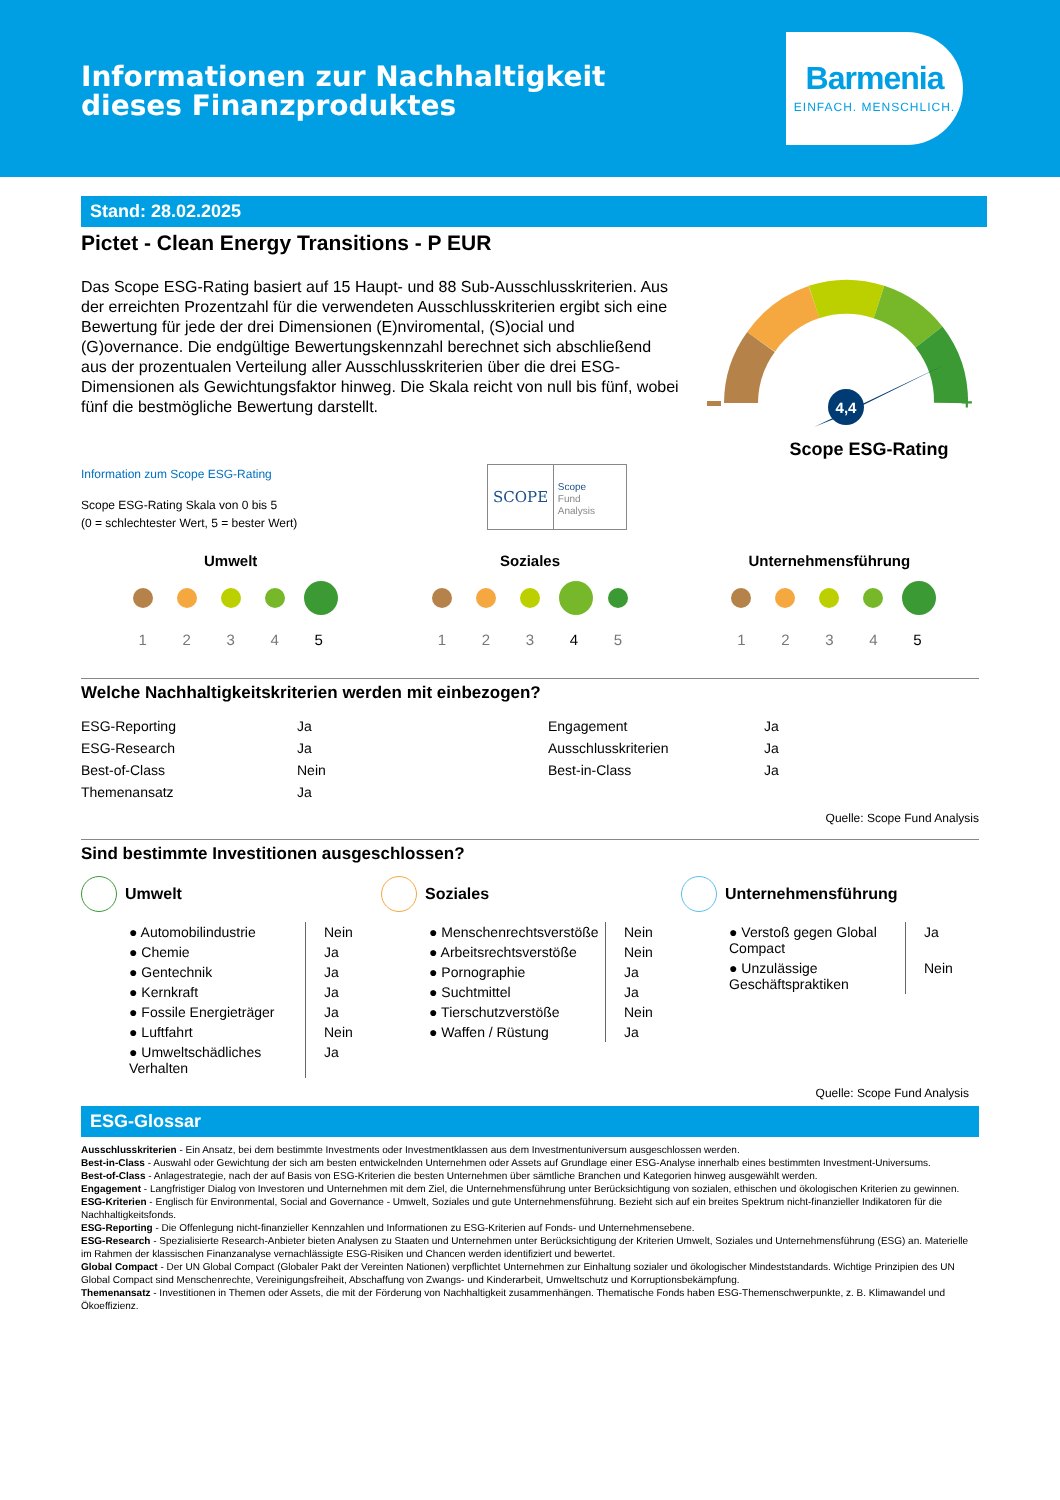Informationen zur Nachhaltigkeit
dieses Finanzproduktes
Barmenia
EINFACH. MENSCHLICH.
Stand: 28.02.2025
Pictet - Clean Energy Transitions - P EUR
Das Scope ESG-Rating basiert auf 15 Haupt- und 88 Sub-Ausschlusskriterien. Aus der erreichten Prozentzahl für die verwendeten Ausschlusskriterien ergibt sich eine Bewertung für jede der drei Dimensionen (E)nviromental, (S)ocial und (G)overnance. Die endgültige Bewertungskennzahl berechnet sich abschließend aus der prozentualen Verteilung aller Ausschlusskriterien über die drei ESG-Dimensionen als Gewichtungsfaktor hinweg. Die Skala reicht von null bis fünf, wobei fünf die bestmögliche Bewertung darstellt.
+
4,4
Scope ESG-Rating
Information zum Scope ESG-Rating
Scope ESG-Rating Skala von 0 bis 5
(0 = schlechtester Wert, 5 = bester Wert)
SCOPE
Scope
Fund
Analysis
Umwelt
12345
Soziales
12345
Unternehmensführung
12345
Welche Nachhaltigkeitskriterien werden mit einbezogen?
| ESG-Reporting | Ja | Engagement | Ja |
| ESG-Research | Ja | Ausschlusskriterien | Ja |
| Best-of-Class | Nein | Best-in-Class | Ja |
| Themenansatz | Ja | | |
Quelle: Scope Fund Analysis
Sind bestimmte Investitionen ausgeschlossen?
Umwelt
| ● Automobilindustrie | Nein |
| ● Chemie | Ja |
| ● Gentechnik | Ja |
| ● Kernkraft | Ja |
| ● Fossile Energieträger | Ja |
| ● Luftfahrt | Nein |
| ● Umweltschädliches Verhalten | Ja |
Soziales
| ● Menschenrechtsverstöße | Nein |
| ● Arbeitsrechtsverstöße | Nein |
| ● Pornographie | Ja |
| ● Suchtmittel | Ja |
| ● Tierschutzverstöße | Nein |
| ● Waffen / Rüstung | Ja |
Unternehmensführung
| ● Verstoß gegen Global Compact | Ja |
| ● Unzulässige Geschäftspraktiken | Nein |
Quelle: Scope Fund Analysis
ESG-Glossar
Ausschlusskriterien - Ein Ansatz, bei dem bestimmte Investments oder Investmentklassen aus dem Investmentuniversum ausgeschlossen werden.
Best-in-Class - Auswahl oder Gewichtung der sich am besten entwickelnden Unternehmen oder Assets auf Grundlage einer ESG-Analyse innerhalb eines bestimmten Investment-Universums.
Best-of-Class - Anlagestrategie, nach der auf Basis von ESG-Kriterien die besten Unternehmen über sämtliche Branchen und Kategorien hinweg ausgewählt werden.
Engagement - Langfristiger Dialog von Investoren und Unternehmen mit dem Ziel, die Unternehmensführung unter Berücksichtigung von sozialen, ethischen und ökologischen Kriterien zu gewinnen.
ESG-Kriterien - Englisch für Environmental, Social and Governance - Umwelt, Soziales und gute Unternehmensführung. Bezieht sich auf ein breites Spektrum nicht-finanzieller Indikatoren für die Nachhaltigkeitsfonds.
ESG-Reporting - Die Offenlegung nicht-finanzieller Kennzahlen und Informationen zu ESG-Kriterien auf Fonds- und Unternehmensebene.
ESG-Research - Spezialisierte Research-Anbieter bieten Analysen zu Staaten und Unternehmen unter Berücksichtigung der Kriterien Umwelt, Soziales und Unternehmensführung (ESG) an. Materielle im Rahmen der klassischen Finanzanalyse vernachlässigte ESG-Risiken und Chancen werden identifiziert und bewertet.
Global Compact - Der UN Global Compact (Globaler Pakt der Vereinten Nationen) verpflichtet Unternehmen zur Einhaltung sozialer und ökologischer Mindeststandards. Wichtige Prinzipien des UN Global Compact sind Menschenrechte, Vereinigungsfreiheit, Abschaffung von Zwangs- und Kinderarbeit, Umweltschutz und Korruptionsbekämpfung.
Themenansatz - Investitionen in Themen oder Assets, die mit der Förderung von Nachhaltigkeit zusammenhängen. Thematische Fonds haben ESG-Themenschwerpunkte, z. B. Klimawandel und Ökoeffizienz.